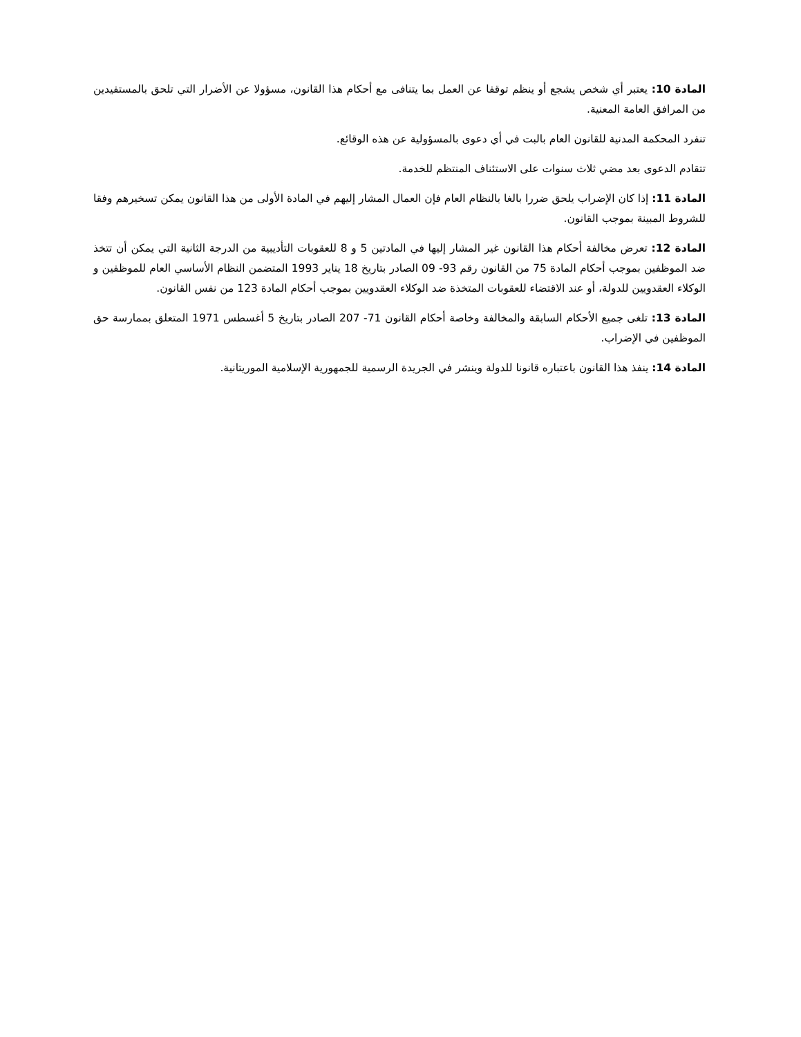المادة 10: يعتبر أي شخص يشجع أو ينظم توقفا عن العمل بما يتنافى مع أحكام هذا القانون، مسؤولا عن الأضرار التي تلحق بالمستفيدين من المرافق العامة المعنية.
تنفرد المحكمة المدنية للقانون العام بالبت في أي دعوى بالمسؤولية عن هذه الوقائع.
تتقادم الدعوى بعد مضي ثلاث سنوات على الاستئناف المنتظم للخدمة.
المادة 11: إذا كان الإضراب يلحق ضررا بالغا بالنظام العام فإن العمال المشار إليهم في المادة الأولى من هذا القانون يمكن تسخيرهم وفقا للشروط المبينة بموجب القانون.
المادة 12: تعرض مخالفة أحكام هذا القانون غير المشار إليها في المادتين 5 و 8 للعقوبات التأديبية من الدرجة الثانية التي يمكن أن تتخذ ضد الموظفين بموجب أحكام المادة 75 من القانون رقم 93- 09 الصادر بتاريخ 18 يناير 1993 المتضمن النظام الأساسي العام للموظفين و الوكلاء العقدويين للدولة، أو عند الاقتضاء للعقوبات المتخذة ضد الوكلاء العقدويين بموجب أحكام المادة 123 من نفس القانون.
المادة 13: تلغى جميع الأحكام السابقة والمخالفة وخاصة أحكام القانون 71- 207 الصادر بتاريخ 5 أغسطس 1971 المتعلق بممارسة حق الموظفين في الإضراب.
المادة 14: ينفذ هذا القانون باعتباره قانونا للدولة وينشر في الجريدة الرسمية للجمهورية الإسلامية الموريتانية.